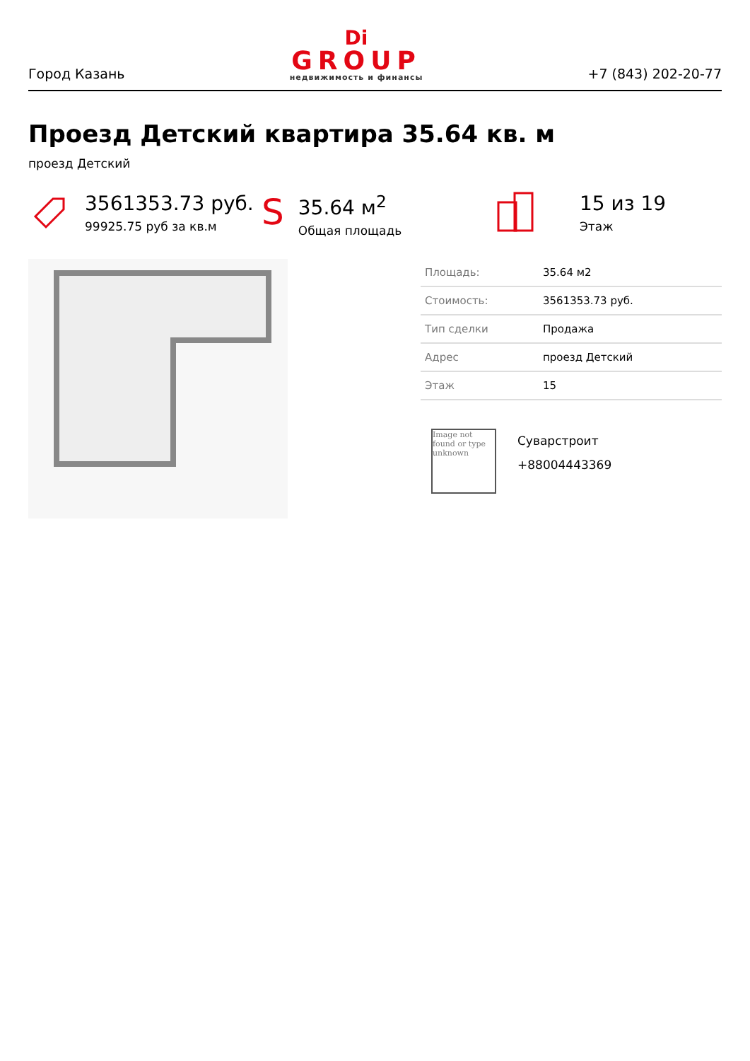Город Казань
Di
GROUP
недвижимость и финансы
+7 (843) 202-20-77
Проезд Детский квартира 35.64 кв. м
проезд Детский
3561353.73 руб.
99925.75 руб за кв.м
S
35.64 м<sup>2</sup>
Общая площадь
15 из 19
Этаж
| Площадь: | 35.64 м2 |
| Стоимость: | 3561353.73 руб. |
| Тип сделки | Продажа |
| Адрес | проезд Детский |
| Этаж | 15 |
Image not found or type unknown
Суварстроит
+88004443369